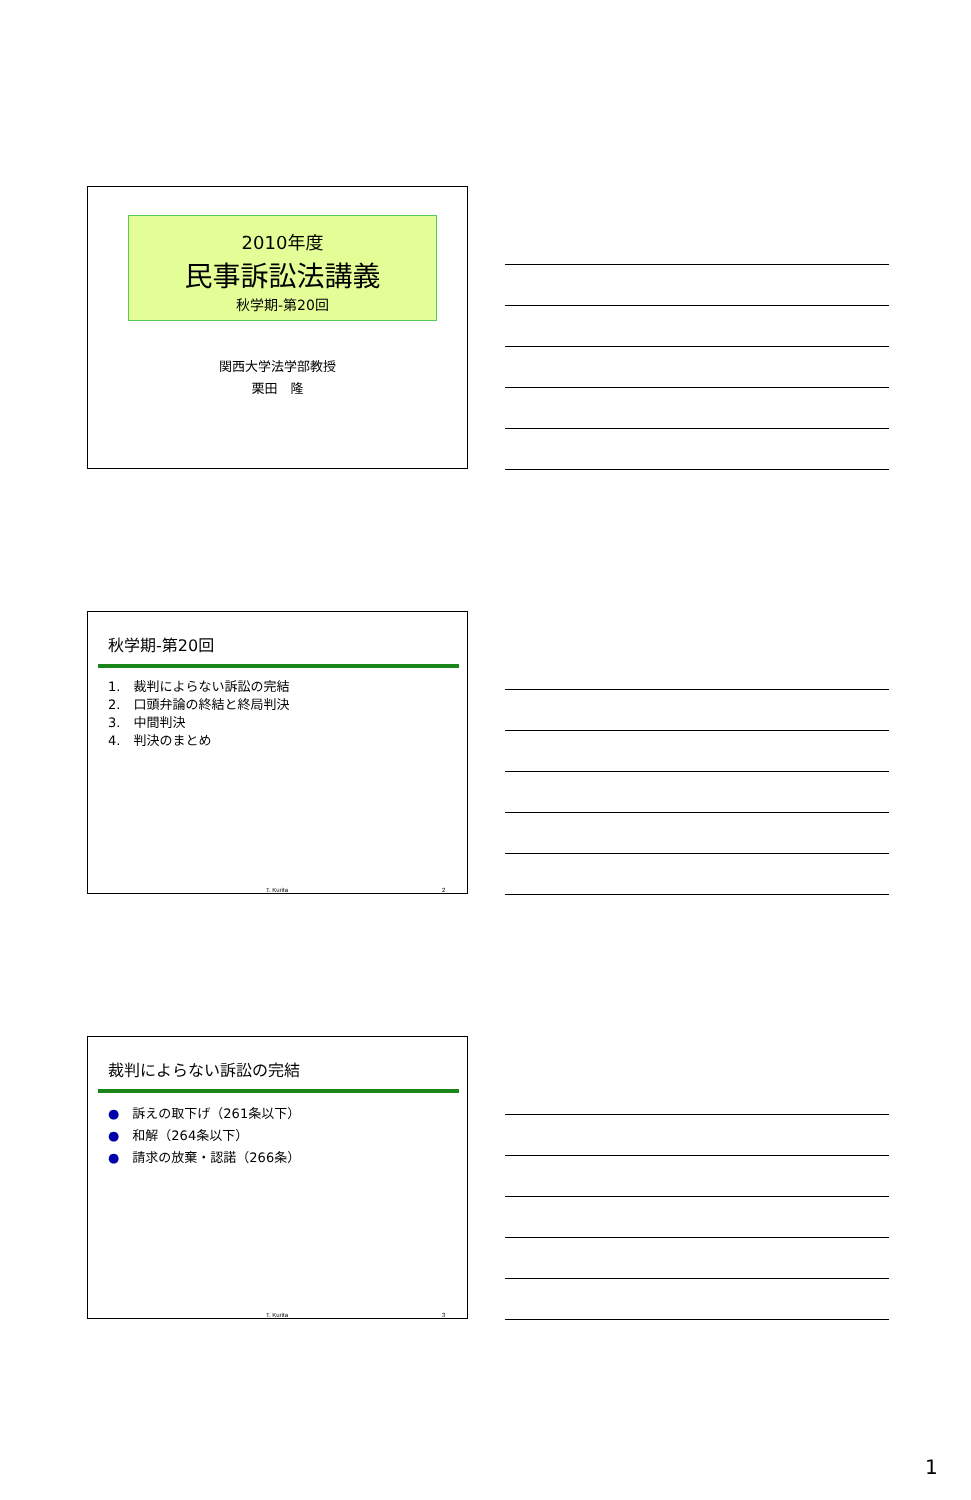2010年度
民事訴訟法講義
秋学期-第20回
関西大学法学部教授
栗田　隆
秋学期-第20回
1.　裁判によらない訴訟の完結
2.　口頭弁論の終結と終局判決
3.　中間判決
4.　判決のまとめ
T. Kurita 2
裁判によらない訴訟の完結
●　訴えの取下げ（261条以下）
●　和解（264条以下）
●　請求の放棄・認諾（266条）
T. Kurita 3
1